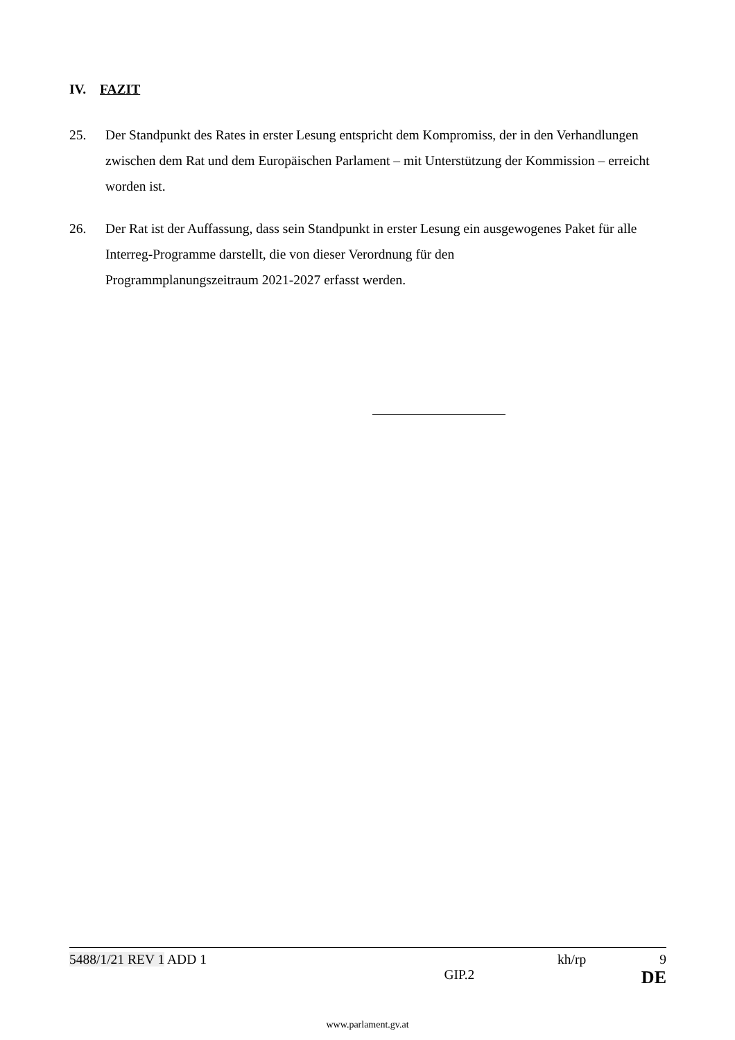IV. FAZIT
25. Der Standpunkt des Rates in erster Lesung entspricht dem Kompromiss, der in den Verhandlungen zwischen dem Rat und dem Europäischen Parlament – mit Unterstützung der Kommission – erreicht worden ist.
26. Der Rat ist der Auffassung, dass sein Standpunkt in erster Lesung ein ausgewogenes Paket für alle Interreg-Programme darstellt, die von dieser Verordnung für den
Programmplanungszeitraum 2021-2027 erfasst werden.
5488/1/21 REV 1 ADD 1 kh/rp 9
GIP.2 DE
www.parlament.gv.at